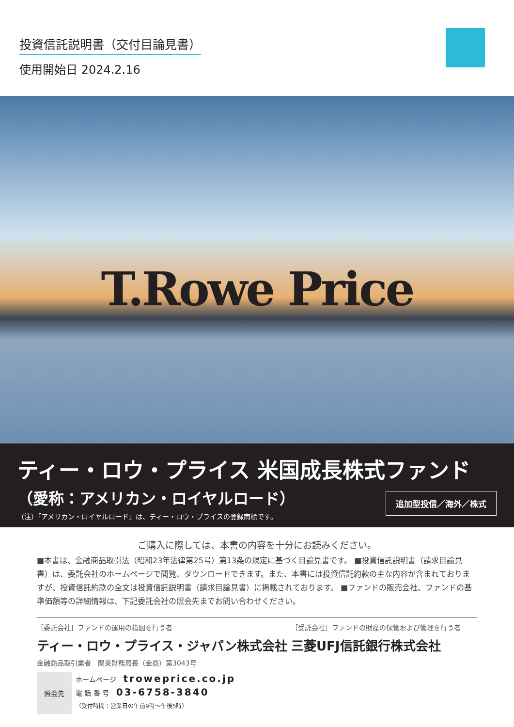投資信託説明書（交付目論見書）
使用開始日 2024.2.16
T.Rowe Price
ティー・ロウ・プライス 米国成長株式ファンド
（愛称：アメリカン・ロイヤルロード）
（注）「アメリカン・ロイヤルロード」は、ティー・ロウ・プライスの登録商標です。
追加型投信／海外／株式
ご購入に際しては、本書の内容を十分にお読みください。
■本書は、金融商品取引法（昭和23年法律第25号）第13条の規定に基づく目論見書です。 ■投資信託説明書（請求目論見書）は、委託会社のホームページで閲覧、ダウンロードできます。また、本書には投資信託約款の主な内容が含まれておりますが、投資信託約款の全文は投資信託説明書（請求目論見書）に掲載されております。 ■ファンドの販売会社、ファンドの基準価額等の詳細情報は、下記委託会社の照会先までお問い合わせください。
［委託会社］ファンドの運用の指図を行う者
ティー・ロウ・プライス・ジャパン株式会社
金融商品取引業者　関東財務局長（金商）第3043号
照会先
ホームページ troweprice.co.jp
電 話 番 号 03-6758-3840
（受付時間：営業日の午前9時～午後5時）
［受託会社］ファンドの財産の保管および管理を行う者
三菱UFJ信託銀行株式会社